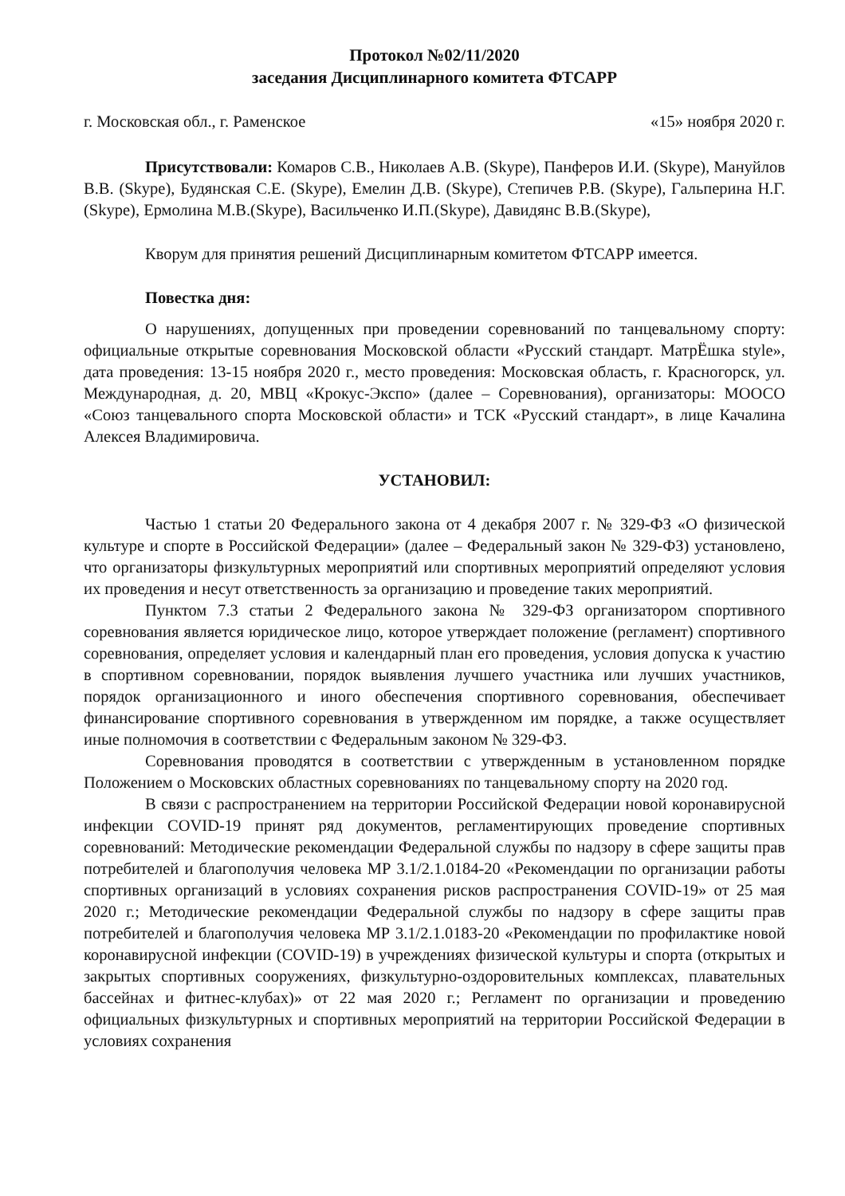Протокол №02/11/2020
заседания Дисциплинарного комитета ФТСАРР
г. Московская обл., г. Раменское «15» ноября 2020 г.
Присутствовали: Комаров С.В., Николаев А.В. (Skype), Панферов И.И. (Skype), Мануйлов В.В. (Skype), Будянская С.Е. (Skype), Емелин Д.В. (Skype), Степичев Р.В. (Skype), Гальперина Н.Г. (Skype), Ермолина М.В.(Skype), Васильченко И.П.(Skype), Давидянс В.В.(Skype),
Кворум для принятия решений Дисциплинарным комитетом ФТСАРР имеется.
Повестка дня:
О нарушениях, допущенных при проведении соревнований по танцевальному спорту: официальные открытые соревнования Московской области «Русский стандарт. МатрЁшка style», дата проведения: 13-15 ноября 2020 г., место проведения: Московская область, г. Красногорск, ул. Международная, д. 20, МВЦ «Крокус-Экспо» (далее – Соревнования), организаторы: МООСО «Союз танцевального спорта Московской области» и ТСК «Русский стандарт», в лице Качалина Алексея Владимировича.
УСТАНОВИЛ:
Частью 1 статьи 20 Федерального закона от 4 декабря 2007 г. № 329-ФЗ «О физической культуре и спорте в Российской Федерации» (далее – Федеральный закон № 329-ФЗ) установлено, что организаторы физкультурных мероприятий или спортивных мероприятий определяют условия их проведения и несут ответственность за организацию и проведение таких мероприятий.
Пунктом 7.3 статьи 2 Федерального закона № 329-ФЗ организатором спортивного соревнования является юридическое лицо, которое утверждает положение (регламент) спортивного соревнования, определяет условия и календарный план его проведения, условия допуска к участию в спортивном соревновании, порядок выявления лучшего участника или лучших участников, порядок организационного и иного обеспечения спортивного соревнования, обеспечивает финансирование спортивного соревнования в утвержденном им порядке, а также осуществляет иные полномочия в соответствии с Федеральным законом № 329-ФЗ.
Соревнования проводятся в соответствии с утвержденным в установленном порядке Положением о Московских областных соревнованиях по танцевальному спорту на 2020 год.
В связи с распространением на территории Российской Федерации новой коронавирусной инфекции COVID-19 принят ряд документов, регламентирующих проведение спортивных соревнований: Методические рекомендации Федеральной службы по надзору в сфере защиты прав потребителей и благополучия человека МР 3.1/2.1.0184-20 «Рекомендации по организации работы спортивных организаций в условиях сохранения рисков распространения COVID-19» от 25 мая 2020 г.; Методические рекомендации Федеральной службы по надзору в сфере защиты прав потребителей и благополучия человека МР 3.1/2.1.0183-20 «Рекомендации по профилактике новой коронавирусной инфекции (COVID-19) в учреждениях физической культуры и спорта (открытых и закрытых спортивных сооружениях, физкультурно-оздоровительных комплексах, плавательных бассейнах и фитнес-клубах)» от 22 мая 2020 г.; Регламент по организации и проведению официальных физкультурных и спортивных мероприятий на территории Российской Федерации в условиях сохранения